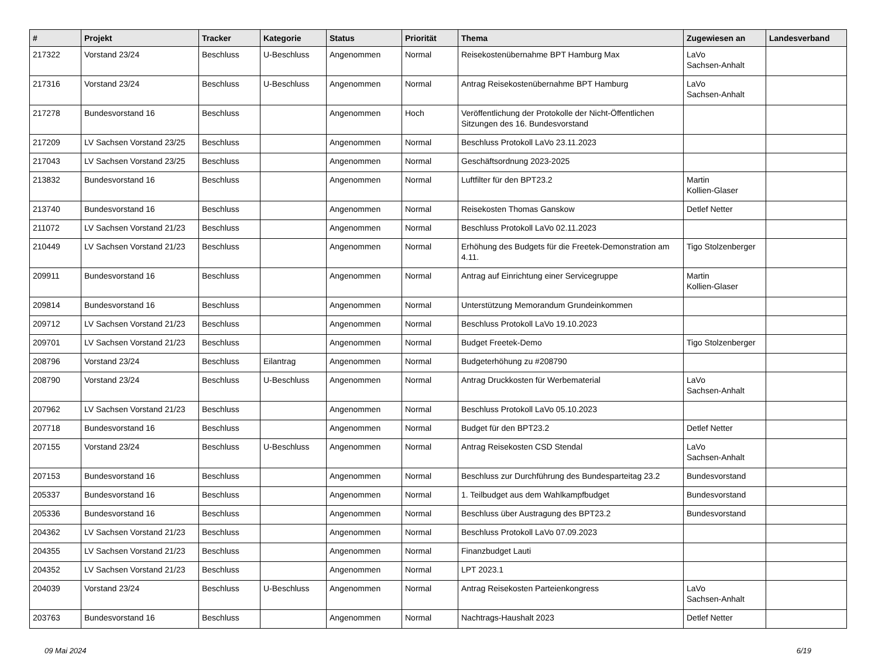| # | Projekt | Tracker | Kategorie | Status | Priorität | Thema | Zugewiesen an | Landesverband |
| --- | --- | --- | --- | --- | --- | --- | --- | --- |
| 217322 | Vorstand 23/24 | Beschluss | U-Beschluss | Angenommen | Normal | Reisekostenübernahme BPT Hamburg Max | LaVo Sachsen-Anhalt | |
| 217316 | Vorstand 23/24 | Beschluss | U-Beschluss | Angenommen | Normal | Antrag Reisekostenübernahme BPT Hamburg | LaVo Sachsen-Anhalt | |
| 217278 | Bundesvorstand 16 | Beschluss | | Angenommen | Hoch | Veröffentlichung der Protokolle der Nicht-Öffentlichen Sitzungen des 16. Bundesvorstand | | |
| 217209 | LV Sachsen Vorstand 23/25 | Beschluss | | Angenommen | Normal | Beschluss Protokoll LaVo 23.11.2023 | | |
| 217043 | LV Sachsen Vorstand 23/25 | Beschluss | | Angenommen | Normal | Geschäftsordnung 2023-2025 | | |
| 213832 | Bundesvorstand 16 | Beschluss | | Angenommen | Normal | Luftfilter für den BPT23.2 | Martin Kollien-Glaser | |
| 213740 | Bundesvorstand 16 | Beschluss | | Angenommen | Normal | Reisekosten Thomas Ganskow | Detlef Netter | |
| 211072 | LV Sachsen Vorstand 21/23 | Beschluss | | Angenommen | Normal | Beschluss Protokoll LaVo 02.11.2023 | | |
| 210449 | LV Sachsen Vorstand 21/23 | Beschluss | | Angenommen | Normal | Erhöhung des Budgets für die Freetek-Demonstration am 4.11. | Tigo Stolzenberger | |
| 209911 | Bundesvorstand 16 | Beschluss | | Angenommen | Normal | Antrag auf Einrichtung einer Servicegruppe | Martin Kollien-Glaser | |
| 209814 | Bundesvorstand 16 | Beschluss | | Angenommen | Normal | Unterstützung Memorandum Grundeinkommen | | |
| 209712 | LV Sachsen Vorstand 21/23 | Beschluss | | Angenommen | Normal | Beschluss Protokoll LaVo 19.10.2023 | | |
| 209701 | LV Sachsen Vorstand 21/23 | Beschluss | | Angenommen | Normal | Budget Freetek-Demo | Tigo Stolzenberger | |
| 208796 | Vorstand 23/24 | Beschluss | Eilantrag | Angenommen | Normal | Budgeterhöhung zu #208790 | | |
| 208790 | Vorstand 23/24 | Beschluss | U-Beschluss | Angenommen | Normal | Antrag Druckkosten für Werbematerial | LaVo Sachsen-Anhalt | |
| 207962 | LV Sachsen Vorstand 21/23 | Beschluss | | Angenommen | Normal | Beschluss Protokoll LaVo 05.10.2023 | | |
| 207718 | Bundesvorstand 16 | Beschluss | | Angenommen | Normal | Budget für den BPT23.2 | Detlef Netter | |
| 207155 | Vorstand 23/24 | Beschluss | U-Beschluss | Angenommen | Normal | Antrag Reisekosten CSD Stendal | LaVo Sachsen-Anhalt | |
| 207153 | Bundesvorstand 16 | Beschluss | | Angenommen | Normal | Beschluss zur Durchführung des Bundesparteitag 23.2 | Bundesvorstand | |
| 205337 | Bundesvorstand 16 | Beschluss | | Angenommen | Normal | 1. Teilbudget aus dem Wahlkampfbudget | Bundesvorstand | |
| 205336 | Bundesvorstand 16 | Beschluss | | Angenommen | Normal | Beschluss über Austragung des BPT23.2 | Bundesvorstand | |
| 204362 | LV Sachsen Vorstand 21/23 | Beschluss | | Angenommen | Normal | Beschluss Protokoll LaVo 07.09.2023 | | |
| 204355 | LV Sachsen Vorstand 21/23 | Beschluss | | Angenommen | Normal | Finanzbudget Lauti | | |
| 204352 | LV Sachsen Vorstand 21/23 | Beschluss | | Angenommen | Normal | LPT 2023.1 | | |
| 204039 | Vorstand 23/24 | Beschluss | U-Beschluss | Angenommen | Normal | Antrag Reisekosten Parteienkongress | LaVo Sachsen-Anhalt | |
| 203763 | Bundesvorstand 16 | Beschluss | | Angenommen | Normal | Nachtrags-Haushalt 2023 | Detlef Netter | |
09 Mai 2024 6/19